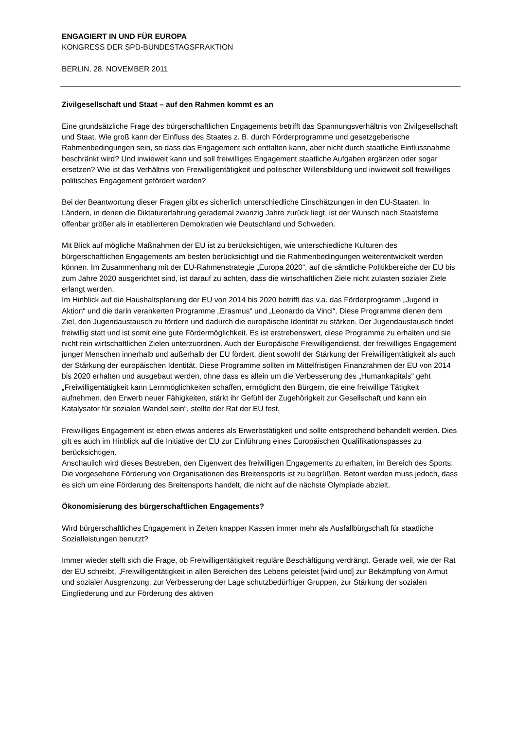ENGAGIERT IN UND FÜR EUROPA
KONGRESS DER SPD-BUNDESTAGSFRAKTION
BERLIN, 28. NOVEMBER 2011
Zivilgesellschaft und Staat – auf den Rahmen kommt es an
Eine grundsätzliche Frage des bürgerschaftlichen Engagements betrifft das Spannungsverhältnis von Zivilgesellschaft und Staat. Wie groß kann der Einfluss des Staates z. B. durch Förderprogramme und gesetzgeberische Rahmenbedingungen sein, so dass das Engagement sich entfalten kann, aber nicht durch staatliche Einflussnahme beschränkt wird? Und inwieweit kann und soll freiwilliges Engagement staatliche Aufgaben ergänzen oder sogar ersetzen? Wie ist das Verhältnis von Freiwilligentätigkeit und politischer Willensbildung und inwieweit soll freiwilliges politisches Engagement gefördert werden?
Bei der Beantwortung dieser Fragen gibt es sicherlich unterschiedliche Einschätzungen in den EU-Staaten. In Ländern, in denen die Diktaturerfahrung gerademal zwanzig Jahre zurück liegt, ist der Wunsch nach Staatsferne offenbar größer als in etablierteren Demokratien wie Deutschland und Schweden.
Mit Blick auf mögliche Maßnahmen der EU ist zu berücksichtigen, wie unterschiedliche Kulturen des bürgerschaftlichen Engagements am besten berücksichtigt und die Rahmenbedingungen weiterentwickelt werden können. Im Zusammenhang mit der EU-Rahmenstrategie „Europa 2020“, auf die sämtliche Politikbereiche der EU bis zum Jahre 2020 ausgerichtet sind, ist darauf zu achten, dass die wirtschaftlichen Ziele nicht zulasten sozialer Ziele erlangt werden.
Im Hinblick auf die Haushaltsplanung der EU von 2014 bis 2020 betrifft das v.a. das Förderprogramm „Jugend in Aktion“ und die darin verankerten Programme „Erasmus“ und „Leonardo da Vinci“. Diese Programme dienen dem Ziel, den Jugendaustausch zu fördern und dadurch die europäische Identität zu stärken. Der Jugendaustausch findet freiwillig statt und ist somit eine gute Fördermöglichkeit. Es ist erstrebenswert, diese Programme zu erhalten und sie nicht rein wirtschaftlichen Zielen unterzuordnen. Auch der Europäische Freiwilligendienst, der freiwilliges Engagement junger Menschen innerhalb und außerhalb der EU fördert, dient sowohl der Stärkung der Freiwilligentätigkeit als auch der Stärkung der europäischen Identität. Diese Programme sollten im Mittelfristigen Finanzrahmen der EU von 2014 bis 2020 erhalten und ausgebaut werden, ohne dass es allein um die Verbesserung des „Humankapitals“ geht „Freiwilligentätigkeit kann Lernmöglichkeiten schaffen, ermöglicht den Bürgern, die eine freiwillige Tätigkeit aufnehmen, den Erwerb neuer Fähigkeiten, stärkt ihr Gefühl der Zugehörigkeit zur Gesellschaft und kann ein Katalysator für sozialen Wandel sein“, stellte der Rat der EU fest.
Freiwilliges Engagement ist eben etwas anderes als Erwerbstätigkeit und sollte entsprechend behandelt werden. Dies gilt es auch im Hinblick auf die Initiative der EU zur Einführung eines Europäischen Qualifikationspasses zu berücksichtigen.
Anschaulich wird dieses Bestreben, den Eigenwert des freiwilligen Engagements zu erhalten, im Bereich des Sports: Die vorgesehene Förderung von Organisationen des Breitensports ist zu begrüßen. Betont werden muss jedoch, dass es sich um eine Förderung des Breitensports handelt, die nicht auf die nächste Olympiade abzielt.
Ökonomisierung des bürgerschaftlichen Engagements?
Wird bürgerschaftliches Engagement in Zeiten knapper Kassen immer mehr als Ausfallbürgschaft für staatliche Sozialleistungen benutzt?
Immer wieder stellt sich die Frage, ob Freiwilligentätigkeit reguläre Beschäftigung verdrängt. Gerade weil, wie der Rat der EU schreibt, „Freiwilligentätigkeit in allen Bereichen des Lebens geleistet [wird und] zur Bekämpfung von Armut und sozialer Ausgrenzung, zur Verbesserung der Lage schutzbedürftiger Gruppen, zur Stärkung der sozialen Eingliederung und zur Förderung des aktiven